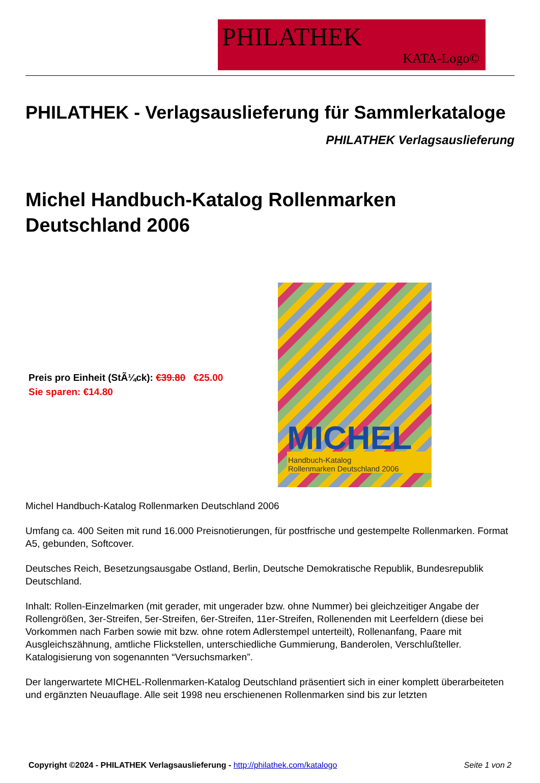PHILATHEK
KATA-Logo©
PHILATHEK - Verlagsauslieferung für Sammlerkataloge
PHILATHEK Verlagsauslieferung
Michel Handbuch-Katalog Rollenmarken Deutschland 2006
Preis pro Einheit (StÃ¼ck): €39.80 €25.00
Sie sparen: €14.80
MICHEL
Handbuch-Katalog
Rollenmarken Deutschland 2006
Michel Handbuch-Katalog Rollenmarken Deutschland 2006
Umfang ca. 400 Seiten mit rund 16.000 Preisnotierungen, für postfrische und gestempelte Rollenmarken. Format A5, gebunden, Softcover.
Deutsches Reich, Besetzungsausgabe Ostland, Berlin, Deutsche Demokratische Republik, Bundesrepublik Deutschland.
Inhalt: Rollen-Einzelmarken (mit gerader, mit ungerader bzw. ohne Nummer) bei gleichzeitiger Angabe der Rollengrößen, 3er-Streifen, 5er-Streifen, 6er-Streifen, 11er-Streifen, Rollenenden mit Leerfeldern (diese bei Vorkommen nach Farben sowie mit bzw. ohne rotem Adlerstempel unterteilt), Rollenanfang, Paare mit Ausgleichszähnung, amtliche Flickstellen, unterschiedliche Gummierung, Banderolen, Verschlußteller. Katalogisierung von sogenannten “Versuchsmarken”.
Der langerwartete MICHEL-Rollenmarken-Katalog Deutschland präsentiert sich in einer komplett überarbeiteten und ergänzten Neuauflage. Alle seit 1998 neu erschienenen Rollenmarken sind bis zur letzten
Copyright ©2024 - PHILATHEK Verlagsauslieferung - http://philathek.com/katalogo Seite 1 von 2